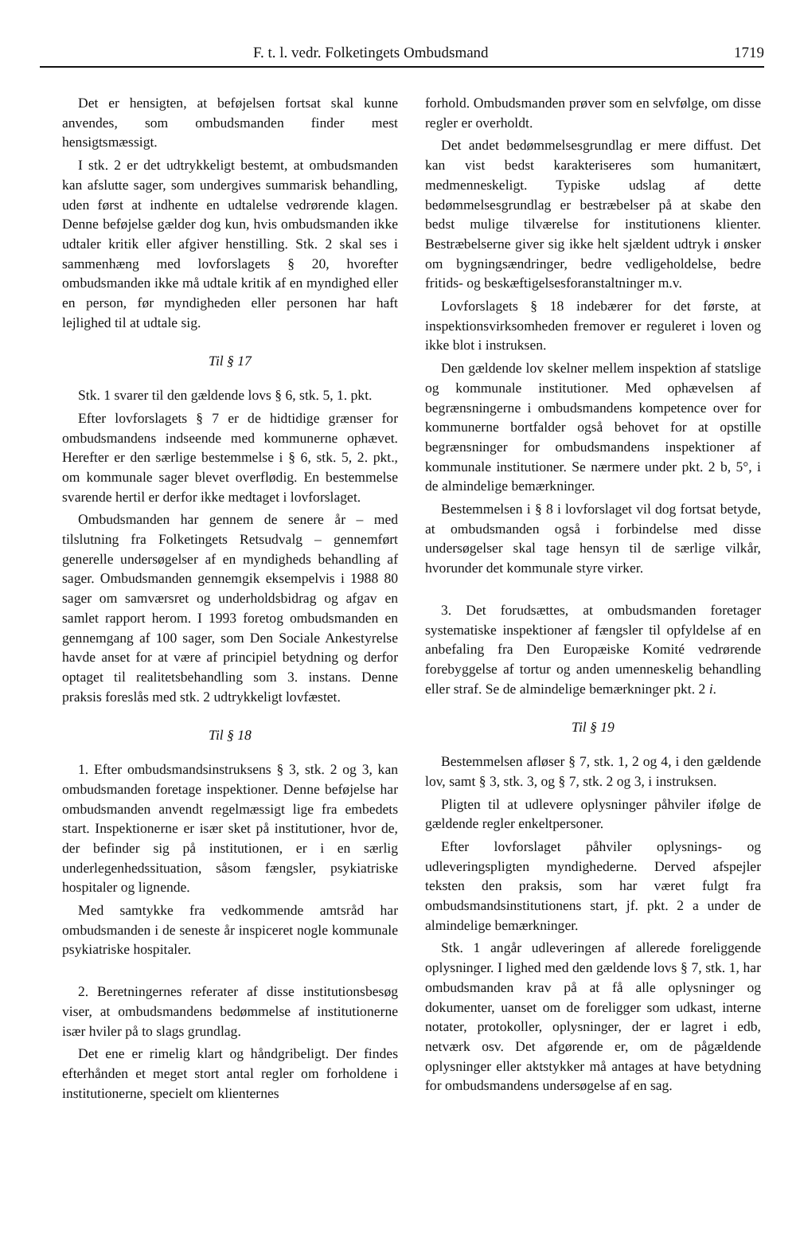F. t. l. vedr. Folketingets Ombudsmand 1719
Det er hensigten, at beføjelsen fortsat skal kunne anvendes, som ombudsmanden finder mest hensigtsmæssigt.
I stk. 2 er det udtrykkeligt bestemt, at ombudsmanden kan afslutte sager, som undergives summarisk behandling, uden først at indhente en udtalelse vedrørende klagen. Denne beføjelse gælder dog kun, hvis ombudsmanden ikke udtaler kritik eller afgiver henstilling. Stk. 2 skal ses i sammenhæng med lovforslagets § 20, hvorefter ombudsmanden ikke må udtale kritik af en myndighed eller en person, før myndigheden eller personen har haft lejlighed til at udtale sig.
Til § 17
Stk. 1 svarer til den gældende lovs § 6, stk. 5, 1. pkt.
Efter lovforslagets § 7 er de hidtidige grænser for ombudsmandens indseende med kommunerne ophævet. Herefter er den særlige bestemmelse i § 6, stk. 5, 2. pkt., om kommunale sager blevet overflødig. En bestemmelse svarende hertil er derfor ikke medtaget i lovforslaget.
Ombudsmanden har gennem de senere år – med tilslutning fra Folketingets Retsudvalg – gennemført generelle undersøgelser af en myndigheds behandling af sager. Ombudsmanden gennemgik eksempelvis i 1988 80 sager om samværsret og underholdsbidrag og afgav en samlet rapport herom. I 1993 foretog ombudsmanden en gennemgang af 100 sager, som Den Sociale Ankestyrelse havde anset for at være af principiel betydning og derfor optaget til realitetsbehandling som 3. instans. Denne praksis foreslås med stk. 2 udtrykkeligt lovfæstet.
Til § 18
1. Efter ombudsmandsinstruksens § 3, stk. 2 og 3, kan ombudsmanden foretage inspektioner. Denne beføjelse har ombudsmanden anvendt regelmæssigt lige fra embedets start. Inspektionerne er især sket på institutioner, hvor de, der befinder sig på institutionen, er i en særlig underlegenhedssituation, såsom fængsler, psykiatriske hospitaler og lignende.
Med samtykke fra vedkommende amtsråd har ombudsmanden i de seneste år inspiceret nogle kommunale psykiatriske hospitaler.
2. Beretningernes referater af disse institutionsbesøg viser, at ombudsmandens bedømmelse af institutionerne især hviler på to slags grundlag.
Det ene er rimelig klart og håndgribeligt. Der findes efterhånden et meget stort antal regler om forholdene i institutionerne, specielt om klienternes
forhold. Ombudsmanden prøver som en selvfølge, om disse regler er overholdt.
Det andet bedømmelsesgrundlag er mere diffust. Det kan vist bedst karakteriseres som humanitært, medmenneskeligt. Typiske udslag af dette bedømmelsesgrundlag er bestræbelser på at skabe den bedst mulige tilværelse for institutionens klienter. Bestræbelserne giver sig ikke helt sjældent udtryk i ønsker om bygningsændringer, bedre vedligeholdelse, bedre fritids- og beskæftigelsesforanstaltninger m.v.
Lovforslagets § 18 indebærer for det første, at inspektionsvirksomheden fremover er reguleret i loven og ikke blot i instruksen.
Den gældende lov skelner mellem inspektion af statslige og kommunale institutioner. Med ophævelsen af begrænsningerne i ombudsmandens kompetence over for kommunerne bortfalder også behovet for at opstille begrænsninger for ombudsmandens inspektioner af kommunale institutioner. Se nærmere under pkt. 2 b, 5°, i de almindelige bemærkninger.
Bestemmelsen i § 8 i lovforslaget vil dog fortsat betyde, at ombudsmanden også i forbindelse med disse undersøgelser skal tage hensyn til de særlige vilkår, hvorunder det kommunale styre virker.
3. Det forudsættes, at ombudsmanden foretager systematiske inspektioner af fængsler til opfyldelse af en anbefaling fra Den Europæiske Komité vedrørende forebyggelse af tortur og anden umenneskelig behandling eller straf. Se de almindelige bemærkninger pkt. 2 i.
Til § 19
Bestemmelsen afløser § 7, stk. 1, 2 og 4, i den gældende lov, samt § 3, stk. 3, og § 7, stk. 2 og 3, i instruksen.
Pligten til at udlevere oplysninger påhviler ifølge de gældende regler enkeltpersoner.
Efter lovforslaget påhviler oplysnings- og udleveringspligten myndighederne. Derved afspejler teksten den praksis, som har været fulgt fra ombudsmandsinstitutionens start, jf. pkt. 2 a under de almindelige bemærkninger.
Stk. 1 angår udleveringen af allerede foreliggende oplysninger. I lighed med den gældende lovs § 7, stk. 1, har ombudsmanden krav på at få alle oplysninger og dokumenter, uanset om de foreligger som udkast, interne notater, protokoller, oplysninger, der er lagret i edb, netværk osv. Det afgørende er, om de pågældende oplysninger eller aktstykker må antages at have betydning for ombudsmandens undersøgelse af en sag.